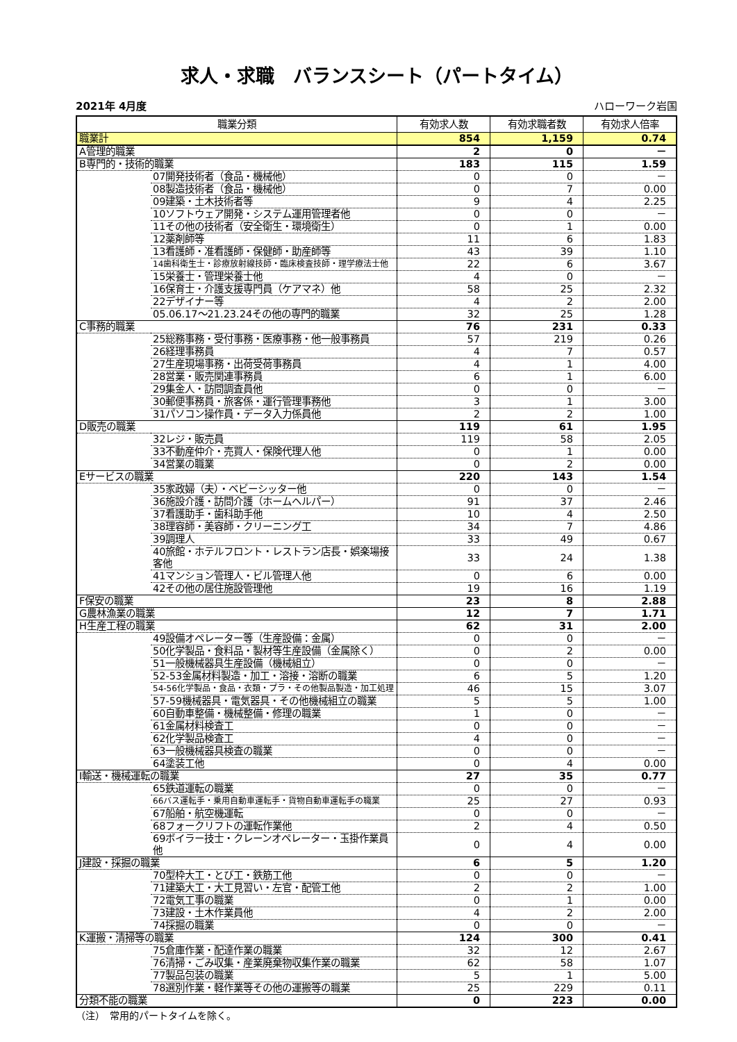求人・求職　バランスシート（パートタイム）
2021年 4月度 ハローワーク岩国
| 職業分類 | | 有効求人数 | 有効求職者数 | 有効求人倍率 |
| --- | --- | --- | --- | --- |
| 職業計 | | 854 | 1,159 | 0.74 |
| A管理的職業 | | 2 | 0 | － |
| B専門的・技術的職業 | | 183 | 115 | 1.59 |
| | 07開発技術者（食品・機械他） | 0 | 0 | － |
| | 08製造技術者（食品・機械他） | 0 | 7 | 0.00 |
| | 09建築・土木技術者等 | 9 | 4 | 2.25 |
| | 10ソフトウェア開発・システム運用管理者他 | 0 | 0 | － |
| | 11その他の技術者（安全衛生・環境衛生） | 0 | 1 | 0.00 |
| | 12薬剤師等 | 11 | 6 | 1.83 |
| | 13看護師・准看護師・保健師・助産師等 | 43 | 39 | 1.10 |
| | 14歯科衛生士・診療放射線技師・臨床検査技師・理学療法士他 | 22 | 6 | 3.67 |
| | 15栄養士・管理栄養士他 | 4 | 0 | － |
| | 16保育士・介護支援専門員（ケアマネ）他 | 58 | 25 | 2.32 |
| | 22デザイナー等 | 4 | 2 | 2.00 |
| | 05.06.17～21.23.24その他の専門的職業 | 32 | 25 | 1.28 |
| C事務的職業 | | 76 | 231 | 0.33 |
| | 25総務事務・受付事務・医療事務・他一般事務員 | 57 | 219 | 0.26 |
| | 26経理事務員 | 4 | 7 | 0.57 |
| | 27生産現場事務・出荷受荷事務員 | 4 | 1 | 4.00 |
| | 28営業・販売関連事務員 | 6 | 1 | 6.00 |
| | 29集金人・訪問調査員他 | 0 | 0 | － |
| | 30郵便事務員・旅客係・運行管理事務他 | 3 | 1 | 3.00 |
| | 31パソコン操作員・データ入力係員他 | 2 | 2 | 1.00 |
| D販売の職業 | | 119 | 61 | 1.95 |
| | 32レジ・販売員 | 119 | 58 | 2.05 |
| | 33不動産仲介・売買人・保険代理人他 | 0 | 1 | 0.00 |
| | 34営業の職業 | 0 | 2 | 0.00 |
| Eサービスの職業 | | 220 | 143 | 1.54 |
| | 35家政婦（夫）・ベビーシッター他 | 0 | 0 | － |
| | 36施設介護・訪問介護（ホームヘルパー） | 91 | 37 | 2.46 |
| | 37看護助手・歯科助手他 | 10 | 4 | 2.50 |
| | 38理容師・美容師・クリーニング工 | 34 | 7 | 4.86 |
| | 39調理人 | 33 | 49 | 0.67 |
| | 40旅館・ホテルフロント・レストラン店長・娯楽場接客他 | 33 | 24 | 1.38 |
| | 41マンション管理人・ビル管理人他 | 0 | 6 | 0.00 |
| | 42その他の居住施設管理他 | 19 | 16 | 1.19 |
| F保安の職業 | | 23 | 8 | 2.88 |
| G農林漁業の職業 | | 12 | 7 | 1.71 |
| H生産工程の職業 | | 62 | 31 | 2.00 |
| | 49設備オペレーター等（生産設備：金属） | 0 | 0 | － |
| | 50化学製品・食料品・製材等生産設備（金属除く） | 0 | 2 | 0.00 |
| | 51一般機械器具生産設備（機械組立） | 0 | 0 | － |
| | 52-53金属材料製造・加工・溶接・溶断の職業 | 6 | 5 | 1.20 |
| | 54-56化学製品・食品・衣類・プラ・その他製品製造・加工処理 | 46 | 15 | 3.07 |
| | 57-59機械器具・電気器具・その他機械組立の職業 | 5 | 5 | 1.00 |
| | 60自動車整備・機械整備・修理の職業 | 1 | 0 | － |
| | 61金属材料検査工 | 0 | 0 | － |
| | 62化学製品検査工 | 4 | 0 | － |
| | 63一般機械器具検査の職業 | 0 | 0 | － |
| | 64塗装工他 | 0 | 4 | 0.00 |
| I輸送・機械運転の職業 | | 27 | 35 | 0.77 |
| | 65鉄道運転の職業 | 0 | 0 | － |
| | 66バス運転手・乗用自動車運転手・貨物自動車運転手の職業 | 25 | 27 | 0.93 |
| | 67船舶・航空機運転 | 0 | 0 | － |
| | 68フォークリフトの運転作業他 | 2 | 4 | 0.50 |
| | 69ボイラー技士・クレーンオペレーター・玉掛作業員他 | 0 | 4 | 0.00 |
| J建設・採掘の職業 | | 6 | 5 | 1.20 |
| | 70型枠大工・とび工・鉄筋工他 | 0 | 0 | － |
| | 71建築大工・大工見習い・左官・配管工他 | 2 | 2 | 1.00 |
| | 72電気工事の職業 | 0 | 1 | 0.00 |
| | 73建設・土木作業員他 | 4 | 2 | 2.00 |
| | 74採掘の職業 | 0 | 0 | － |
| K運搬・清掃等の職業 | | 124 | 300 | 0.41 |
| | 75倉庫作業・配達作業の職業 | 32 | 12 | 2.67 |
| | 76清掃・ごみ収集・産業廃棄物収集作業の職業 | 62 | 58 | 1.07 |
| | 77製品包装の職業 | 5 | 1 | 5.00 |
| | 78選別作業・軽作業等その他の運搬等の職業 | 25 | 229 | 0.11 |
| 分類不能の職業 | | 0 | 223 | 0.00 |
（注）　常用的パートタイムを除く。